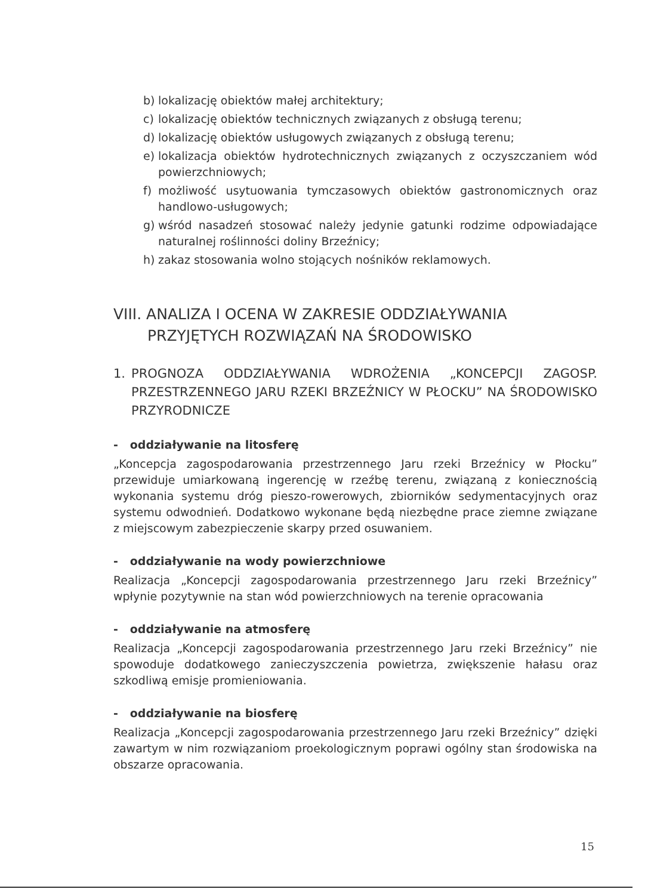b) lokalizację obiektów małej architektury;
c) lokalizację obiektów technicznych związanych z obsługą terenu;
d) lokalizację obiektów usługowych związanych z obsługą terenu;
e) lokalizacja obiektów hydrotechnicznych związanych z oczyszczaniem wód powierzchniowych;
f) możliwość usytuowania tymczasowych obiektów gastronomicznych oraz handlowo-usługowych;
g) wśród nasadzeń stosować należy jedynie gatunki rodzime odpowiadające naturalnej roślinności doliny Brzeźnicy;
h) zakaz stosowania wolno stojących nośników reklamowych.
VIII. ANALIZA I OCENA W ZAKRESIE ODDZIAŁYWANIA
PRZYJĘTYCH ROZWIĄZAŃ NA ŚRODOWISKO
1. PROGNOZA ODDZIAŁYWANIA WDROŻENIA „KONCEPCJI ZAGOSP. PRZESTRZENNEGO JARU RZEKI BRZEŹNICY W PŁOCKU” NA ŚRODOWISKO PRZYRODNICZE
- oddziaływanie na litosferę
„Koncepcja zagospodarowania przestrzennego Jaru rzeki Brzeźnicy w Płocku” przewiduje umiarkowaną ingerencję w rzeźbę terenu, związaną z koniecznością wykonania systemu dróg pieszo-rowerowych, zbiorników sedymentacyjnych oraz systemu odwodnień. Dodatkowo wykonane będą niezbędne prace ziemne związane z miejscowym zabezpieczenie skarpy przed osuwaniem.
- oddziaływanie na wody powierzchniowe
Realizacja „Koncepcji zagospodarowania przestrzennego Jaru rzeki Brzeźnicy” wpłynie pozytywnie na stan wód powierzchniowych na terenie opracowania
- oddziaływanie na atmosferę
Realizacja „Koncepcji zagospodarowania przestrzennego Jaru rzeki Brzeźnicy” nie spowoduje dodatkowego zanieczyszczenia powietrza, zwiększenie hałasu oraz szkodliwą emisje promieniowania.
- oddziaływanie na biosferę
Realizacja „Koncepcji zagospodarowania przestrzennego Jaru rzeki Brzeźnicy” dzięki zawartym w nim rozwiązaniom proekologicznym poprawi ogólny stan środowiska na obszarze opracowania.
15